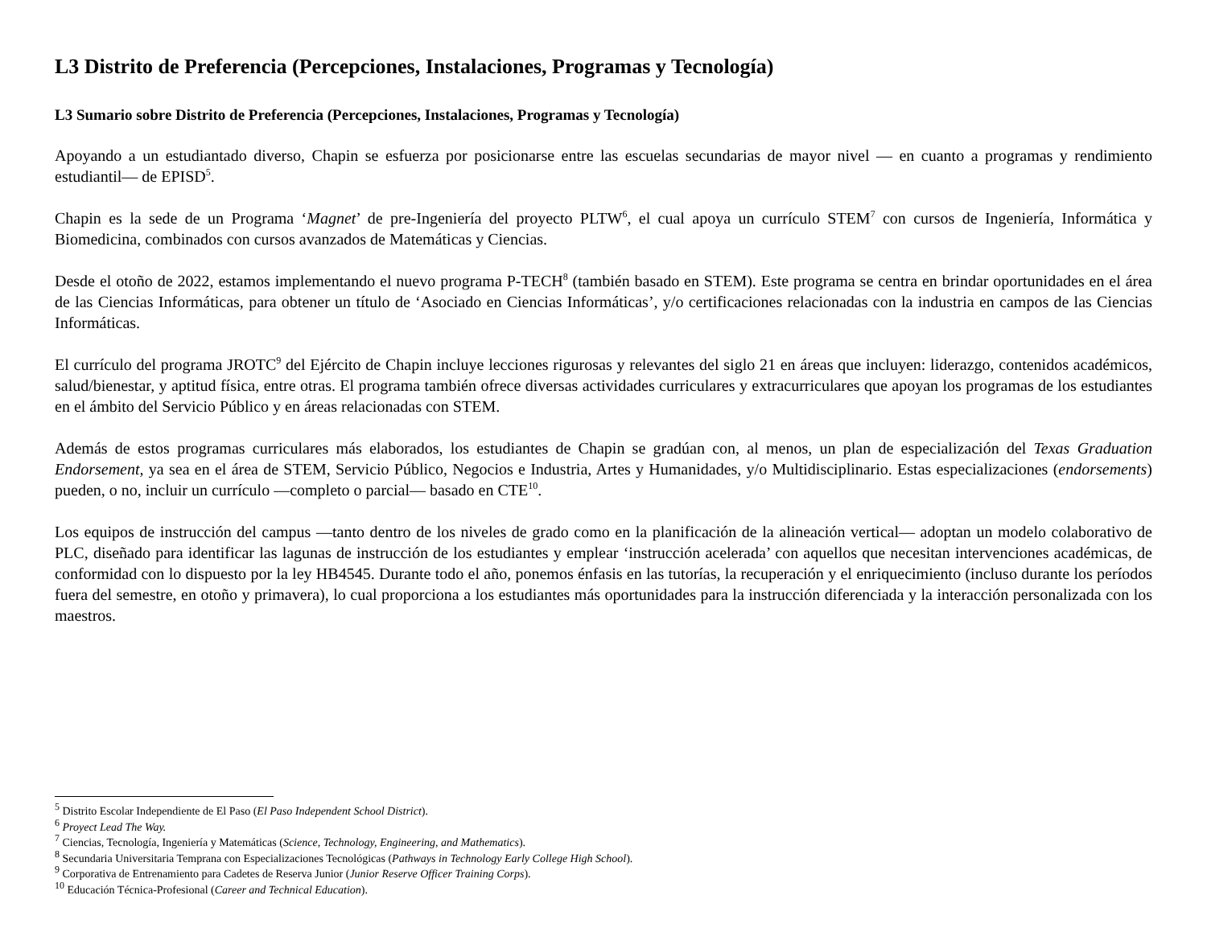L3 Distrito de Preferencia (Percepciones, Instalaciones, Programas y Tecnología)
L3 Sumario sobre Distrito de Preferencia (Percepciones, Instalaciones, Programas y Tecnología)
Apoyando a un estudiantado diverso, Chapin se esfuerza por posicionarse entre las escuelas secundarias de mayor nivel — en cuanto a programas y rendimiento estudiantil— de EPISD<sup>5</sup>.
Chapin es la sede de un Programa ‘Magnet’ de pre-Ingeniería del proyecto PLTW<sup>6</sup>, el cual apoya un currículo STEM<sup>7</sup> con cursos de Ingeniería, Informática y Biomedicina, combinados con cursos avanzados de Matemáticas y Ciencias.
Desde el otoño de 2022, estamos implementando el nuevo programa P-TECH<sup>8</sup> (también basado en STEM). Este programa se centra en brindar oportunidades en el área de las Ciencias Informáticas, para obtener un título de ‘Asociado en Ciencias Informáticas’, y/o certificaciones relacionadas con la industria en campos de las Ciencias Informáticas.
El currículo del programa JROTC<sup>9</sup> del Ejército de Chapin incluye lecciones rigurosas y relevantes del siglo 21 en áreas que incluyen: liderazgo, contenidos académicos, salud/bienestar, y aptitud física, entre otras. El programa también ofrece diversas actividades curriculares y extracurriculares que apoyan los programas de los estudiantes en el ámbito del Servicio Público y en áreas relacionadas con STEM.
Además de estos programas curriculares más elaborados, los estudiantes de Chapin se gradúan con, al menos, un plan de especialización del Texas Graduation Endorsement, ya sea en el área de STEM, Servicio Público, Negocios e Industria, Artes y Humanidades, y/o Multidisciplinario. Estas especializaciones (endorsements) pueden, o no, incluir un currículo —completo o parcial— basado en CTE<sup>10</sup>.
Los equipos de instrucción del campus —tanto dentro de los niveles de grado como en la planificación de la alineación vertical— adoptan un modelo colaborativo de PLC, diseñado para identificar las lagunas de instrucción de los estudiantes y emplear ‘instrucción acelerada’ con aquellos que necesitan intervenciones académicas, de conformidad con lo dispuesto por la ley HB4545. Durante todo el año, ponemos énfasis en las tutorías, la recuperación y el enriquecimiento (incluso durante los períodos fuera del semestre, en otoño y primavera), lo cual proporciona a los estudiantes más oportunidades para la instrucción diferenciada y la interacción personalizada con los maestros.
<sup>5</sup> Distrito Escolar Independiente de El Paso (El Paso Independent School District).
<sup>6</sup> Proyect Lead The Way.
<sup>7</sup> Ciencias, Tecnología, Ingeniería y Matemáticas (Science, Technology, Engineering, and Mathematics).
<sup>8</sup> Secundaria Universitaria Temprana con Especializaciones Tecnológicas (Pathways in Technology Early College High School).
<sup>9</sup> Corporativa de Entrenamiento para Cadetes de Reserva Junior (Junior Reserve Officer Training Corps).
<sup>10</sup> Educación Técnica-Profesional (Career and Technical Education).